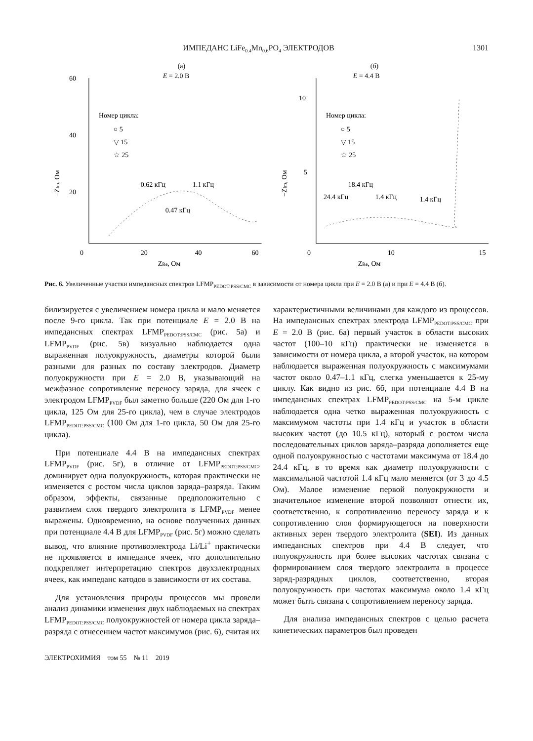ИМПЕДАНС LiFe<sub>0.4</sub>Mn<sub>0.6</sub>PO<sub>4</sub> ЭЛЕКТРОДОВ 1301
(а)
E = 2.0 В
60
40
20
0
20
40
60
ZRe, Ом
−ZIm, Ом
Номер цикла:
○ 5
▽ 15
☆ 25
0.62 кГц
1.1 кГц
0.47 кГц
(б)
E = 4.4 В
10
5
0
10
15
ZRe, Ом
−ZIm, Ом
Номер цикла:
○ 5
▽ 15
☆ 25
18.4 кГц
24.4 кГц
1.4 кГц
1.4 кГц
Рис. 6. Увеличенные участки импедансных спектров LFMP<sub>PEDOT:PSS/CMC</sub> в зависимости от номера цикла при E = 2.0 В (а) и при E = 4.4 В (б).
билизируется с увеличением номера цикла и мало меняется после 9-го цикла. Так при потенциале E = 2.0 В на импедансных спектрах LFMP<sub>PEDOT:PSS/CMC</sub> (рис. 5а) и LFMP<sub>PVDF</sub> (рис. 5в) визуально наблюдается одна выраженная полуокружность, диаметры которой были разными для разных по составу электродов. Диаметр полуокружности при E = 2.0 В, указывающий на межфазное сопротивление переносу заряда, для ячеек с электродом LFMP<sub>PVDF</sub> был заметно больше (220 Ом для 1-го цикла, 125 Ом для 25-го цикла), чем в случае электродов LFMP<sub>PEDOT:PSS/CMC</sub> (100 Ом для 1-го цикла, 50 Ом для 25-го цикла).
При потенциале 4.4 В на импедансных спектрах LFMP<sub>PVDF</sub> (рис. 5г), в отличие от LFMP<sub>PEDOT:PSS/CMC</sub>, доминирует одна полуокружность, которая практически не изменяется с ростом числа циклов заряда–разряда. Таким образом, эффекты, связанные предположительно с развитием слоя твердого электролита в LFMP<sub>PVDF</sub> менее выражены. Одновременно, на основе полученных данных при потенциале 4.4 В для LFMP<sub>PVDF</sub> (рис. 5г) можно сделать вывод, что влияние противоэлектрода Li/Li<sup>+</sup> практически не проявляется в импедансе ячеек, что дополнительно подкрепляет интерпретацию спектров двухэлектродных ячеек, как импеданс катодов в зависимости от их состава.
Для установления природы процессов мы провели анализ динамики изменения двух наблюдаемых на спектрах LFMP<sub>PEDOT:PSS/CMC</sub> полуокружностей от номера цикла заряда–разряда с отнесением частот максимумов (рис. 6), считая их
характеристичными величинами для каждого из процессов. На импедансных спектрах электрода LFMP<sub>PEDOT:PSS/CMC</sub> при E = 2.0 В (рис. 6а) первый участок в области высоких частот (100–10 кГц) практически не изменяется в зависимости от номера цикла, а второй участок, на котором наблюдается выраженная полуокружность с максимумами частот около 0.47–1.1 кГц, слегка уменьшается к 25-му циклу. Как видно из рис. 6б, при потенциале 4.4 В на импедансных спектрах LFMP<sub>PEDOT:PSS/CMC</sub> на 5-м цикле наблюдается одна четко выраженная полуокружность с максимумом частоты при 1.4 кГц и участок в области высоких частот (до 10.5 кГц), который с ростом числа последовательных циклов заряда–разряда дополняется еще одной полуокружностью с частотами максимума от 18.4 до 24.4 кГц, в то время как диаметр полуокружности с максимальной частотой 1.4 кГц мало меняется (от 3 до 4.5 Ом). Малое изменение первой полуокружности и значительное изменение второй позволяют отнести их, соответственно, к сопротивлению переносу заряда и к сопротивлению слоя формирующегося на поверхности активных зерен твердого электролита (SEI). Из данных импедансных спектров при 4.4 В следует, что полуокружность при более высоких частотах связана с формированием слоя твердого электролита в процессе заряд-разрядных циклов, соответственно, вторая полуокружность при частотах максимума около 1.4 кГц может быть связана с сопротивлением переносу заряда.
Для анализа импедансных спектров с целью расчета кинетических параметров был проведен
ЭЛЕКТРОХИМИЯ том 55 № 11 2019